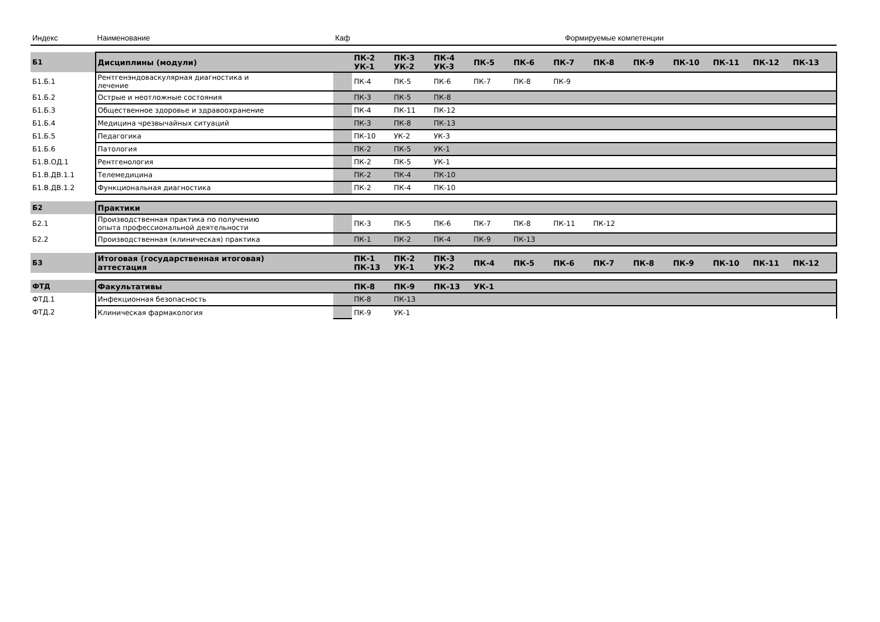| Индекс | Наименование | Каф | | Формируемые компетенции | | | | | | | | | | | |
| --- | --- | --- | --- | --- | --- | --- | --- | --- | --- | --- | --- | --- | --- | --- | --- |
| Б1 | Дисциплины (модули) | | ПК-2 УК-1 | ПК-3 УК-2 | ПК-4 УК-3 | ПК-5 | ПК-6 | ПК-7 | ПК-8 | ПК-9 | ПК-10 | ПК-11 | ПК-12 | ПК-13 | |
| Б1.Б.1 | Рентгенэндоваскулярная диагностика и лечение | | ПК-4 | ПК-5 | ПК-6 | ПК-7 | ПК-8 | ПК-9 | | | | | | | |
| Б1.Б.2 | Острые и неотложные состояния | | ПК-3 | ПК-5 | ПК-8 | | | | | | | | | | |
| Б1.Б.3 | Общественное здоровье и здравоохранение | | ПК-4 | ПК-11 | ПК-12 | | | | | | | | | | |
| Б1.Б.4 | Медицина чрезвычайных ситуаций | | ПК-3 | ПК-8 | ПК-13 | | | | | | | | | | |
| Б1.Б.5 | Педагогика | | ПК-10 | УК-2 | УК-3 | | | | | | | | | | |
| Б1.Б.6 | Патология | | ПК-2 | ПК-5 | УК-1 | | | | | | | | | | |
| Б1.В.ОД.1 | Рентгенология | | ПК-2 | ПК-5 | УК-1 | | | | | | | | | | |
| Б1.В.ДВ.1.1 | Телемедицина | | ПК-2 | ПК-4 | ПК-10 | | | | | | | | | | |
| Б1.В.ДВ.1.2 | Функциональная диагностика | | ПК-2 | ПК-4 | ПК-10 | | | | | | | | | | |
| Б2 | Практики | | | | | | | | | | | | | | |
| Б2.1 | Производственная практика по получению опыта профессиональной деятельности | | ПК-3 | ПК-5 | ПК-6 | ПК-7 | ПК-8 | ПК-11 | ПК-12 | | | | | | |
| Б2.2 | Производственная (клиническая) практика | | ПК-1 | ПК-2 | ПК-4 | ПК-9 | ПК-13 | | | | | | | | |
| Б3 | Итоговая (государственная итоговая) аттестация | | ПК-1 ПК-13 | ПК-2 УК-1 | ПК-3 УК-2 | ПК-4 | ПК-5 | ПК-6 | ПК-7 | ПК-8 | ПК-9 | ПК-10 | ПК-11 | ПК-12 | |
| ФТД | Факультативы | | ПК-8 | ПК-9 | ПК-13 | УК-1 | | | | | | | | | |
| ФТД.1 | Инфекционная безопасность | | ПК-8 | ПК-13 | | | | | | | | | | | |
| ФТД.2 | Клиническая фармакология | | ПК-9 | УК-1 | | | | | | | | | | | |